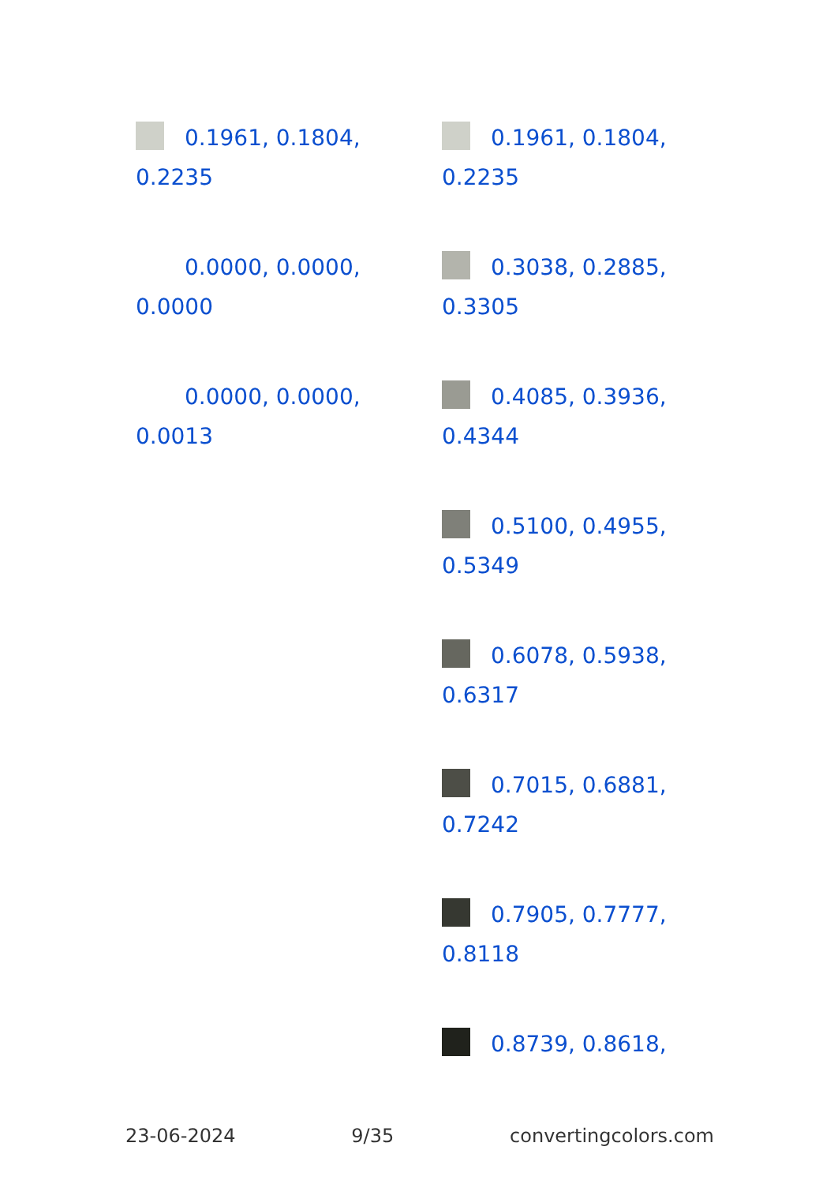0.1961, 0.1804, 0.2235
0.0000, 0.0000, 0.0000
0.0000, 0.0000, 0.0013
0.1961, 0.1804, 0.2235
0.3038, 0.2885, 0.3305
0.4085, 0.3936, 0.4344
0.5100, 0.4955, 0.5349
0.6078, 0.5938, 0.6317
0.7015, 0.6881, 0.7242
0.7905, 0.7777, 0.8118
0.8739, 0.8618,
23-06-2024 9/35 convertingcolors.com